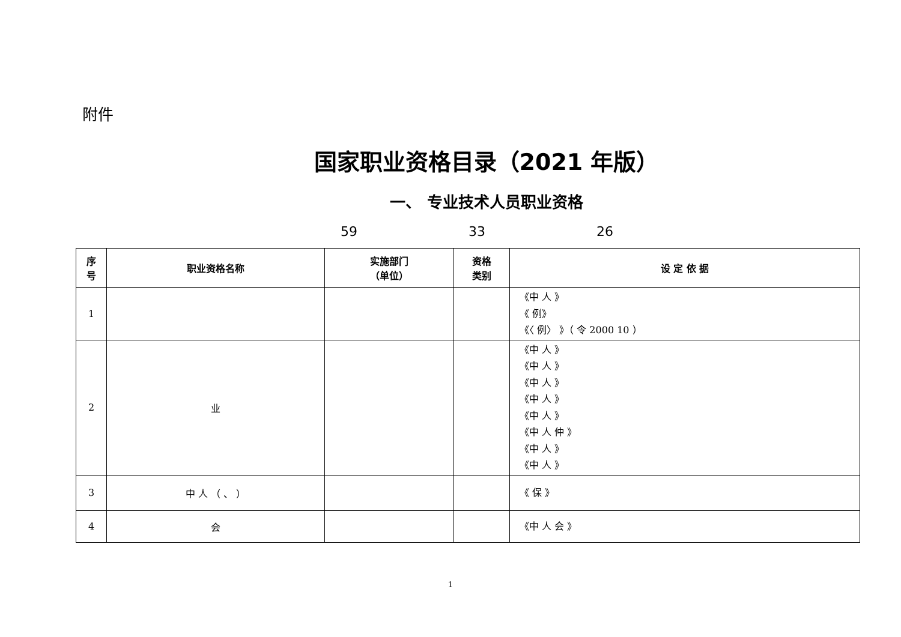附件
国家职业资格目录（2021 年版）
一、 专业技术人员职业资格
59 33 26
| 序 号 | 职业资格名称 | 实施部门 （单位） | 资格 类别 | 设 定 依 据 |
| --- | --- | --- | --- | --- |
| 1 | | | | 《中 人 》 《 例》 《〈 例〉 》（ 令 2000 10 ） |
| 2 | 业 | | | 《中 人 》 《中 人 》 《中 人 》 《中 人 》 《中 人 》 《中 人 仲 》 《中 人 》 《中 人 》 |
| 3 | 中 人 （ 、 ） | | | 《 保 》 |
| 4 | 会 | | | 《中 人 会 》 |
1